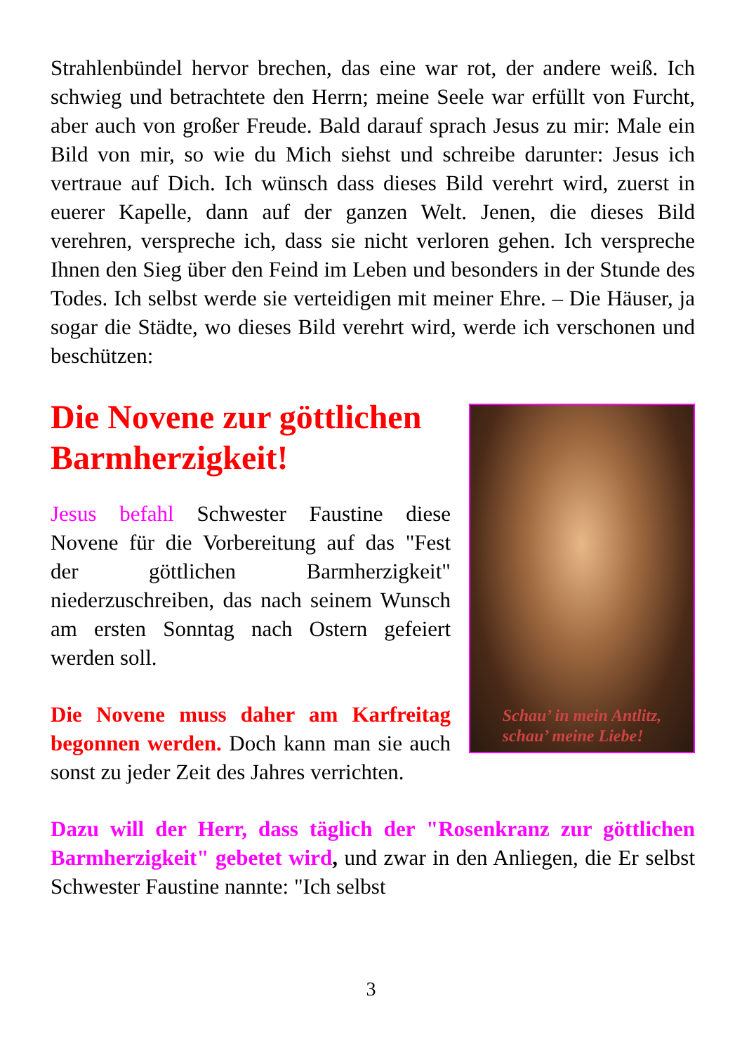Strahlenbündel hervor brechen, das eine war rot, der andere weiß. Ich schwieg und betrachtete den Herrn; meine Seele war erfüllt von Furcht, aber auch von großer Freude. Bald darauf sprach Jesus zu mir: Male ein Bild von mir, so wie du Mich siehst und schreibe darunter: Jesus ich vertraue auf Dich. Ich wünsch dass dieses Bild verehrt wird, zuerst in euerer Kapelle, dann auf der ganzen Welt. Jenen, die dieses Bild verehren, verspreche ich, dass sie nicht verloren gehen. Ich verspreche Ihnen den Sieg über den Feind im Leben und besonders in der Stunde des Todes. Ich selbst werde sie verteidigen mit meiner Ehre. – Die Häuser, ja sogar die Städte, wo dieses Bild verehrt wird, werde ich verschonen und beschützen:
Die Novene zur göttlichen Barmherzigkeit!
Jesus befahl Schwester Faustine diese Novene für die Vorbereitung auf das "Fest der göttlichen Barmherzigkeit" niederzuschreiben, das nach seinem Wunsch am ersten Sonntag nach Ostern gefeiert werden soll.
Die Novene muss daher am Karfreitag begonnen werden. Doch kann man sie auch sonst zu jeder Zeit des Jahres verrichten.
Schau’ in mein Antlitz,
schau’ meine Liebe!
Dazu will der Herr, dass täglich der "Rosenkranz zur göttlichen Barmherzigkeit" gebetet wird, und zwar in den Anliegen, die Er selbst Schwester Faustine nannte: "Ich selbst
3